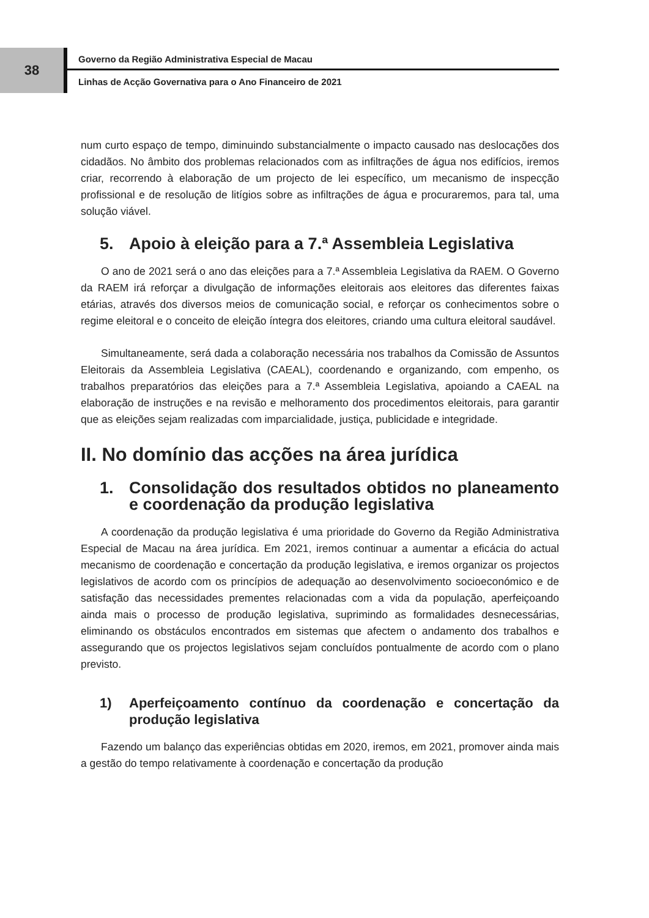38
Governo da Região Administrativa Especial de Macau
Linhas de Acção Governativa para o Ano Financeiro de 2021
num curto espaço de tempo, diminuindo substancialmente o impacto causado nas deslocações dos cidadãos. No âmbito dos problemas relacionados com as infiltrações de água nos edifícios, iremos criar, recorrendo à elaboração de um projecto de lei específico, um mecanismo de inspecção profissional e de resolução de litígios sobre as infiltrações de água e procuraremos, para tal, uma solução viável.
5. Apoio à eleição para a 7.ª Assembleia Legislativa
O ano de 2021 será o ano das eleições para a 7.ª Assembleia Legislativa da RAEM. O Governo da RAEM irá reforçar a divulgação de informações eleitorais aos eleitores das diferentes faixas etárias, através dos diversos meios de comunicação social, e reforçar os conhecimentos sobre o regime eleitoral e o conceito de eleição íntegra dos eleitores, criando uma cultura eleitoral saudável.
Simultaneamente, será dada a colaboração necessária nos trabalhos da Comissão de Assuntos Eleitorais da Assembleia Legislativa (CAEAL), coordenando e organizando, com empenho, os trabalhos preparatórios das eleições para a 7.ª Assembleia Legislativa, apoiando a CAEAL na elaboração de instruções e na revisão e melhoramento dos procedimentos eleitorais, para garantir que as eleições sejam realizadas com imparcialidade, justiça, publicidade e integridade.
II. No domínio das acções na área jurídica
1. Consolidação dos resultados obtidos no planeamento e coordenação da produção legislativa
A coordenação da produção legislativa é uma prioridade do Governo da Região Administrativa Especial de Macau na área jurídica. Em 2021, iremos continuar a aumentar a eficácia do actual mecanismo de coordenação e concertação da produção legislativa, e iremos organizar os projectos legislativos de acordo com os princípios de adequação ao desenvolvimento socioeconómico e de satisfação das necessidades prementes relacionadas com a vida da população, aperfeiçoando ainda mais o processo de produção legislativa, suprimindo as formalidades desnecessárias, eliminando os obstáculos encontrados em sistemas que afectem o andamento dos trabalhos e assegurando que os projectos legislativos sejam concluídos pontualmente de acordo com o plano previsto.
1) Aperfeiçoamento contínuo da coordenação e concertação da produção legislativa
Fazendo um balanço das experiências obtidas em 2020, iremos, em 2021, promover ainda mais a gestão do tempo relativamente à coordenação e concertação da produção